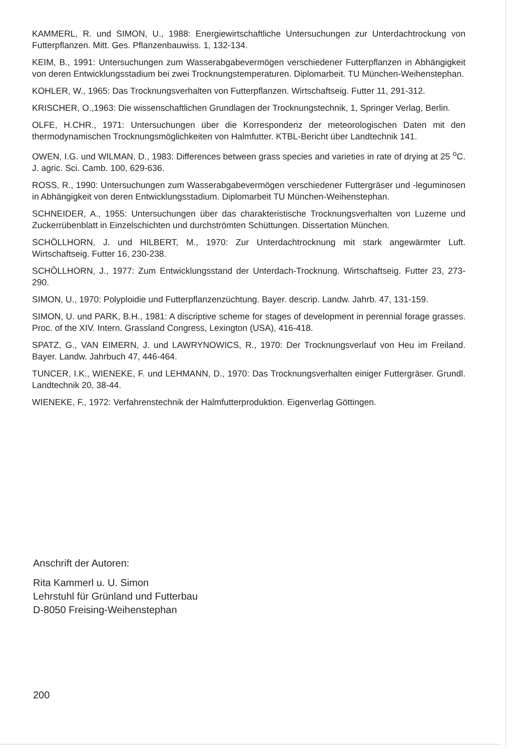KAMMERL, R. und SIMON, U., 1988: Energiewirtschaftliche Untersuchungen zur Unterdachtrockung von Futterpflanzen. Mitt. Ges. Pflanzenbauwiss. 1, 132-134.
KEIM, B., 1991: Untersuchungen zum Wasserabgabevermögen verschiedener Futterpflanzen in Abhängigkeit von deren Entwicklungsstadium bei zwei Trocknungstemperaturen. Diplomarbeit. TU München-Weihenstephan.
KOHLER, W., 1965: Das Trocknungsverhalten von Futterpflanzen. Wirtschaftseig. Futter 11, 291-312.
KRISCHER, O.,1963: Die wissenschaftlichen Grundlagen der Trocknungstechnik, 1, Springer Verlag, Berlin.
OLFE, H.CHR., 1971: Untersuchungen über die Korrespondenz der meteorologischen Daten mit den thermodynamischen Trocknungsmöglichkeiten von Halmfutter. KTBL-Bericht über Landtechnik 141.
OWEN, I.G. und WILMAN, D., 1983: Differences between grass species and varieties in rate of drying at 25 <sup>o</sup>C. J. agric. Sci. Camb. 100, 629-636.
ROSS, R., 1990: Untersuchungen zum Wasserabgabevermögen verschiedener Futtergräser und -leguminosen in Abhängigkeit von deren Entwicklungsstadium. Diplomarbeit TU München-Weihenstephan.
SCHNEIDER, A., 1955: Untersuchungen über das charakteristische Trocknungsverhalten von Luzerne und Zuckerrübenblatt in Einzelschichten und durchströmten Schüttungen. Dissertation München.
SCHÖLLHORN, J. und HILBERT, M., 1970: Zur Unterdachtrocknung mit stark angewärmter Luft. Wirtschaftseig. Futter 16, 230-238.
SCHÖLLHORN, J., 1977: Zum Entwicklungsstand der Unterdach-Trocknung. Wirtschaftseig. Futter 23, 273-290.
SIMON, U., 1970: Polyploidie und Futterpflanzenzüchtung. Bayer. descrip. Landw. Jahrb. 47, 131-159.
SIMON, U. und PARK, B.H., 1981: A discriptive scheme for stages of development in perennial forage grasses. Proc. of the XIV. Intern. Grassland Congress, Lexington (USA), 416-418.
SPATZ, G., VAN EIMERN, J. und LAWRYNOWICS, R., 1970: Der Trocknungsverlauf von Heu im Freiland. Bayer. Landw. Jahrbuch 47, 446-464.
TUNCER, I.K., WIENEKE, F. und LEHMANN, D., 1970: Das Trocknungsverhalten einiger Futtergräser. Grundl. Landtechnik 20, 38-44.
WIENEKE, F., 1972: Verfahrenstechnik der Halmfutterproduktion. Eigenverlag Göttingen.
Anschrift der Autoren:
Rita Kammerl u. U. Simon
Lehrstuhl für Grünland und Futterbau
D-8050 Freising-Weihenstephan
200